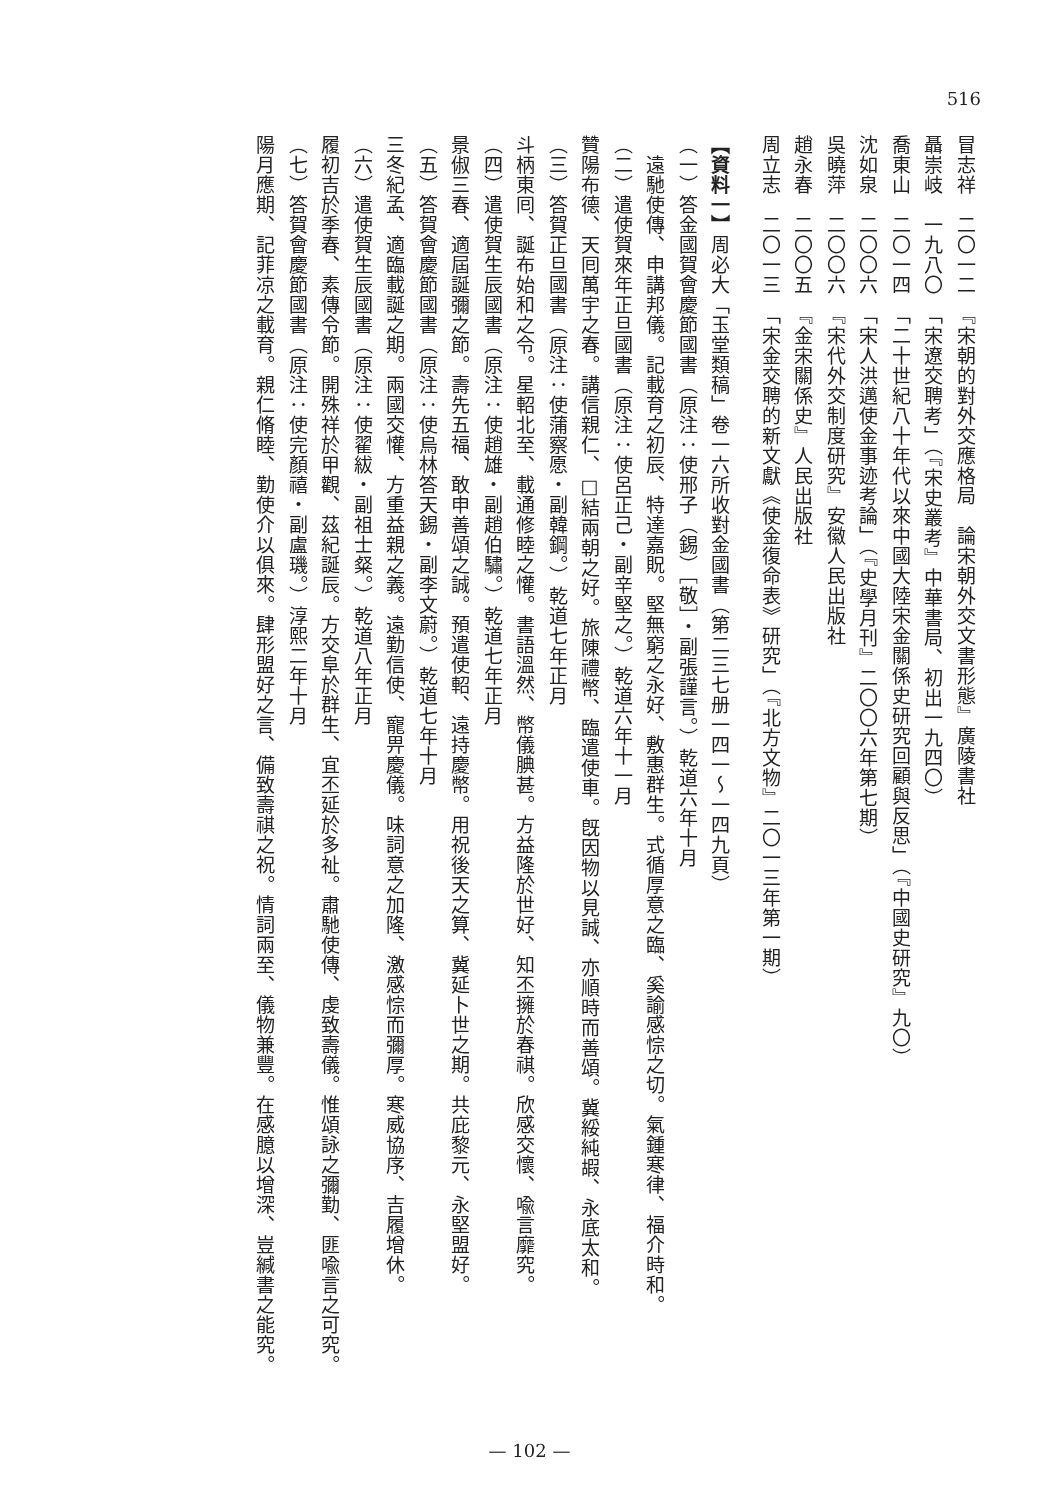516
冒志祥　二〇一二　『宋朝的對外交應格局　論宋朝外交文書形態』廣陵書社
聶崇岐　一九八〇　「宋遼交聘考」（『宋史叢考』中華書局、初出一九四〇）
喬東山　二〇一四　「二十世紀八十年代以來中國大陸宋金關係史研究回顧與反思」（『中國史研究』九〇）
沈如泉　二〇〇六　「宋人洪邁使金事迹考論」（『史學月刊』二〇〇六年第七期）
吳曉萍　二〇〇六　『宋代外交制度研究』安徽人民出版社
趙永春　二〇〇五　『金宋關係史』人民出版社
周立志　二〇一三　「宋金交聘的新文獻《使金復命表》研究」（『北方文物』二〇一三年第一期）
【資料一】周必大「玉堂類稿」卷一六所收對金國書（第二三七册一四一～一四九頁）
（一）答金國賀會慶節國書（原注：使邢子（錫）［敬］・副張謹言。）乾道六年十月
　遠馳使傳、申講邦儀。記載育之初辰、特達嘉貺。堅無窮之永好、敷惠群生。式循厚意之臨、奚諭感悰之切。氣鍾寒律、福介時和。
（二）遣使賀來年正旦國書（原注：使呂正己・副辛堅之。）乾道六年十一月
贊陽布德、天囘萬宇之春。講信親仁、□結兩朝之好。旅陳禮幣、臨遣使車。旣因物以見誠、亦順時而善頌。冀綏純嘏、永底太和。
（三）答賀正旦國書（原注：使蒲察愿・副韓鋼。）乾道七年正月
斗柄東囘、誕布始和之令。星軺北至、載通修睦之懽。書語溫然、幣儀腆甚。方益隆於世好、知丕擁於春祺。欣感交懷、喩言靡究。
（四）遣使賀生辰國書（原注：使趙雄・副趙伯驌。）乾道七年正月
景俶三春、適屆誕彌之節。壽先五福、敢申善頌之誠。預遣使軺、遠持慶幣。用祝後天之算、冀延卜世之期。共庇黎元、永堅盟好。
（五）答賀會慶節國書（原注：使烏林答天錫・副李文蔚。）乾道七年十月
三冬紀孟、適臨載誕之期。兩國交懽、方重益親之義。遠勤信使、寵畀慶儀。味詞意之加隆、激感悰而彌厚。寒威協序、吉履增休。
（六）遣使賀生辰國書（原注：使翟紱・副祖士粲。）乾道八年正月
履初吉於季春、素傳令節。開殊祥於甲觀、茲紀誕辰。方交阜於群生、宜丕延於多祉。肅馳使傳、虔致壽儀。惟頌詠之彌勤、匪喩言之可究。
（七）答賀會慶節國書（原注：使完顏禧・副盧璣。）淳熙二年十月
陽月應期、記菲凉之載育。親仁脩睦、勤使介以俱來。肆形盟好之言、備致壽祺之祝。情詞兩至、儀物兼豐。在感臆以增深、豈緘書之能究。
— 102 —